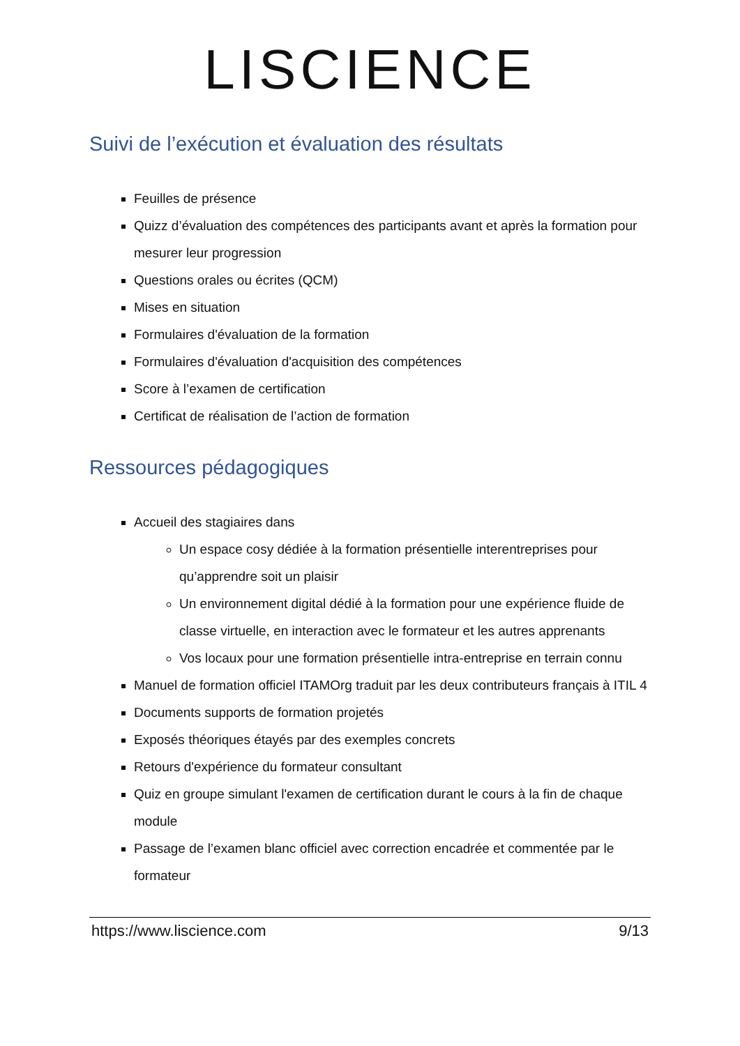LISCIENCE
Suivi de l’exécution et évaluation des résultats
Feuilles de présence
Quizz d’évaluation des compétences des participants avant et après la formation pour mesurer leur progression
Questions orales ou écrites (QCM)
Mises en situation
Formulaires d'évaluation de la formation
Formulaires d'évaluation d'acquisition des compétences
Score à l’examen de certification
Certificat de réalisation de l’action de formation
Ressources pédagogiques
Accueil des stagiaires dans
Un espace cosy dédiée à la formation présentielle interentreprises pour qu’apprendre soit un plaisir
Un environnement digital dédié à la formation pour une expérience fluide de classe virtuelle, en interaction avec le formateur et les autres apprenants
Vos locaux pour une formation présentielle intra-entreprise en terrain connu
Manuel de formation officiel ITAMOrg traduit par les deux contributeurs français à ITIL 4
Documents supports de formation projetés
Exposés théoriques étayés par des exemples concrets
Retours d'expérience du formateur consultant
Quiz en groupe simulant l'examen de certification durant le cours à la fin de chaque module
Passage de l’examen blanc officiel avec correction encadrée et commentée par le formateur
https://www.liscience.com 9/13